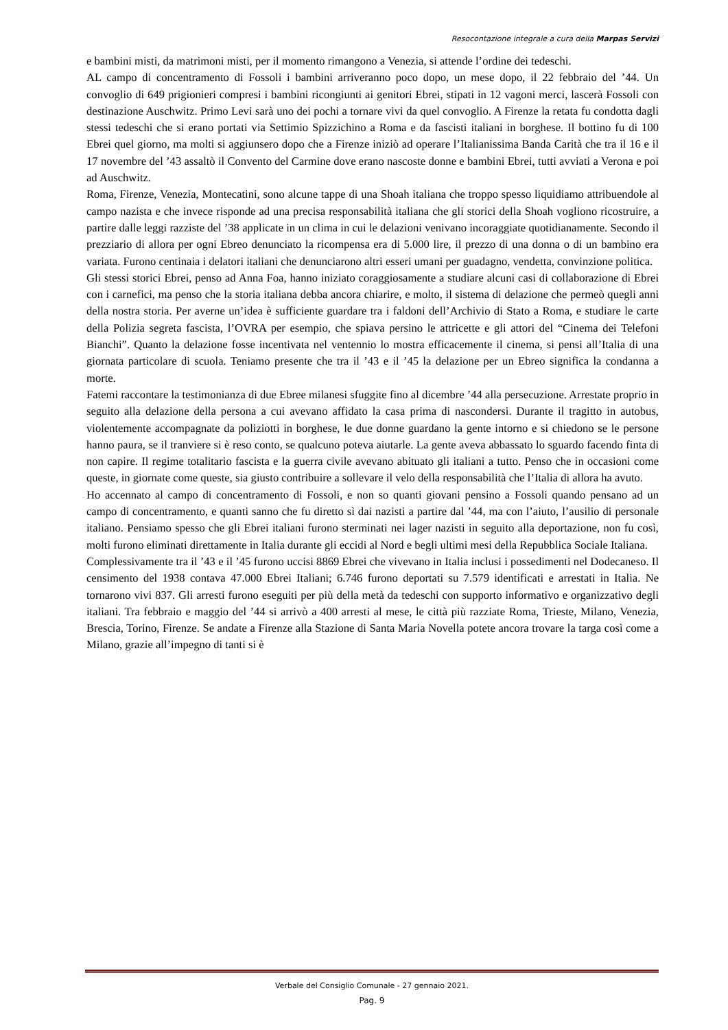Resocontazione integrale a cura della Marpas Servizi
e bambini misti, da matrimoni misti, per il momento rimangono a Venezia, si attende l’ordine dei tedeschi.
AL campo di concentramento di Fossoli i bambini arriveranno poco dopo, un mese dopo, il 22 febbraio del ’44. Un convoglio di 649 prigionieri compresi i bambini ricongiunti ai genitori Ebrei, stipati in 12 vagoni merci, lascerà Fossoli con destinazione Auschwitz. Primo Levi sarà uno dei pochi a tornare vivi da quel convoglio. A Firenze la retata fu condotta dagli stessi tedeschi che si erano portati via Settimio Spizzichino a Roma e da fascisti italiani in borghese. Il bottino fu di 100 Ebrei quel giorno, ma molti si aggiunsero dopo che a Firenze iniziò ad operare l’Italianissima Banda Carità che tra il 16 e il 17 novembre del ’43 assaltò il Convento del Carmine dove erano nascoste donne e bambini Ebrei, tutti avviati a Verona e poi ad Auschwitz.
Roma, Firenze, Venezia, Montecatini, sono alcune tappe di una Shoah italiana che troppo spesso liquidiamo attribuendole al campo nazista e che invece risponde ad una precisa responsabilità italiana che gli storici della Shoah vogliono ricostruire, a partire dalle leggi razziste del ’38 applicate in un clima in cui le delazioni venivano incoraggiate quotidianamente. Secondo il prezziario di allora per ogni Ebreo denunciato la ricompensa era di 5.000 lire, il prezzo di una donna o di un bambino era variata. Furono centinaia i delatori italiani che denunciarono altri esseri umani per guadagno, vendetta, convinzione politica.
Gli stessi storici Ebrei, penso ad Anna Foa, hanno iniziato coraggiosamente a studiare alcuni casi di collaborazione di Ebrei con i carnefici, ma penso che la storia italiana debba ancora chiarire, e molto, il sistema di delazione che permeò quegli anni della nostra storia. Per averne un’idea è sufficiente guardare tra i faldoni dell’Archivio di Stato a Roma, e studiare le carte della Polizia segreta fascista, l’OVRA per esempio, che spiava persino le attricette e gli attori del “Cinema dei Telefoni Bianchi”. Quanto la delazione fosse incentivata nel ventennio lo mostra efficacemente il cinema, si pensi all’Italia di una giornata particolare di scuola. Teniamo presente che tra il ’43 e il ’45 la delazione per un Ebreo significa la condanna a morte.
Fatemi raccontare la testimonianza di due Ebree milanesi sfuggite fino al dicembre ’44 alla persecuzione. Arrestate proprio in seguito alla delazione della persona a cui avevano affidato la casa prima di nascondersi. Durante il tragitto in autobus, violentemente accompagnate da poliziotti in borghese, le due donne guardano la gente intorno e si chiedono se le persone hanno paura, se il tranviere si è reso conto, se qualcuno poteva aiutarle. La gente aveva abbassato lo sguardo facendo finta di non capire. Il regime totalitario fascista e la guerra civile avevano abituato gli italiani a tutto. Penso che in occasioni come queste, in giornate come queste, sia giusto contribuire a sollevare il velo della responsabilità che l’Italia di allora ha avuto.
Ho accennato al campo di concentramento di Fossoli, e non so quanti giovani pensino a Fossoli quando pensano ad un campo di concentramento, e quanti sanno che fu diretto sì dai nazisti a partire dal ’44, ma con l’aiuto, l’ausilio di personale italiano. Pensiamo spesso che gli Ebrei italiani furono sterminati nei lager nazisti in seguito alla deportazione, non fu così, molti furono eliminati direttamente in Italia durante gli eccidi al Nord e begli ultimi mesi della Repubblica Sociale Italiana.
Complessivamente tra il ’43 e il ’45 furono uccisi 8869 Ebrei che vivevano in Italia inclusi i possedimenti nel Dodecaneso. Il censimento del 1938 contava 47.000 Ebrei Italiani; 6.746 furono deportati su 7.579 identificati e arrestati in Italia. Ne tornarono vivi 837. Gli arresti furono eseguiti per più della metà da tedeschi con supporto informativo e organizzativo degli italiani. Tra febbraio e maggio del ’44 si arrivò a 400 arresti al mese, le città più razziate Roma, Trieste, Milano, Venezia, Brescia, Torino, Firenze. Se andate a Firenze alla Stazione di Santa Maria Novella potete ancora trovare la targa così come a Milano, grazie all’impegno di tanti si è
Verbale del Consiglio Comunale - 27 gennaio 2021.
Pag. 9